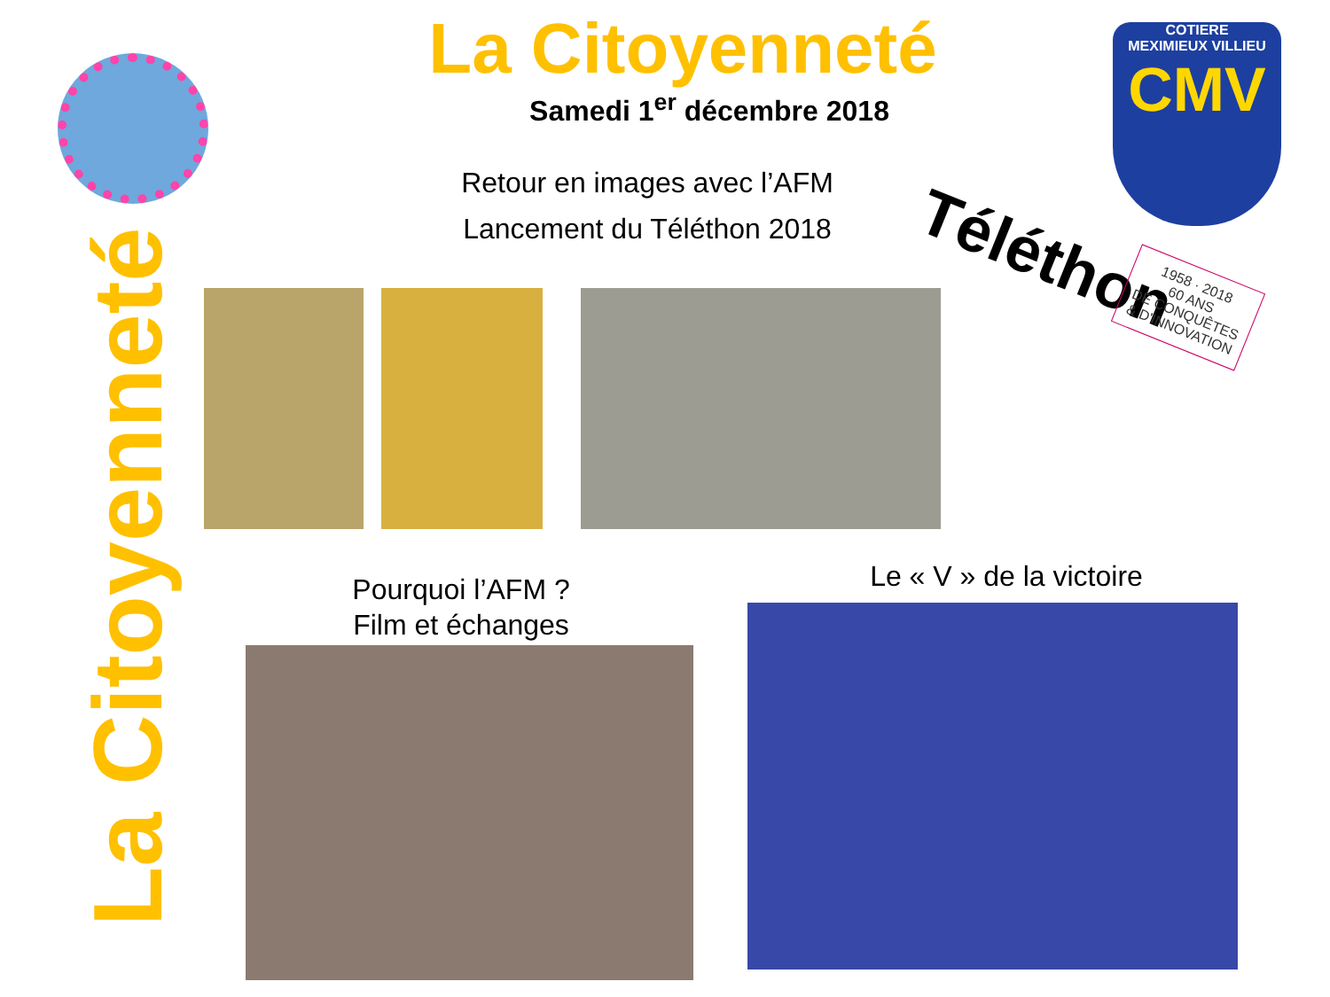La Citoyenneté
Samedi 1<sup>er</sup> décembre 2018
Retour en images avec l’AFM
Lancement du Téléthon 2018
COTIERE
MEXIMIEUX VILLIEU
CMV
Téléthon
1958 · 2018
60 ANS
DE CONQUÊTES
& D'INNOVATION
La Citoyenneté
Pourquoi l’AFM ?
Film et échanges
Le « V » de la victoire